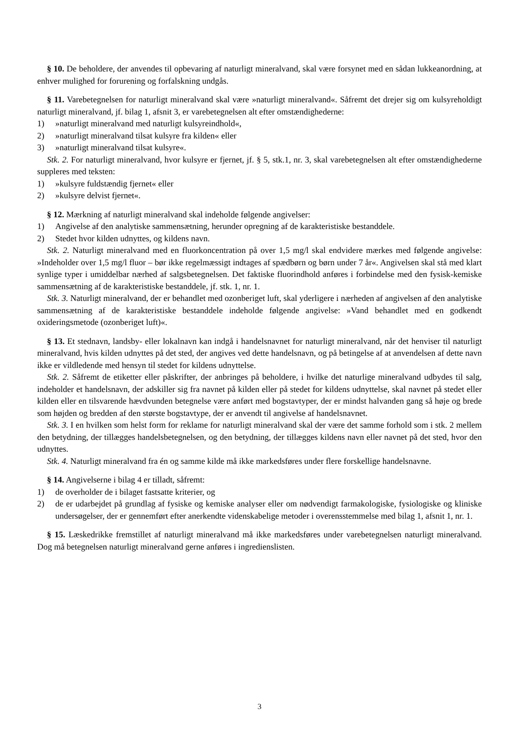§ 10. De beholdere, der anvendes til opbevaring af naturligt mineralvand, skal være forsynet med en sådan lukkeanordning, at enhver mulighed for forurening og forfalskning undgås.
§ 11. Varebetegnelsen for naturligt mineralvand skal være »naturligt mineralvand«. Såfremt det drejer sig om kulsyreholdigt naturligt mineralvand, jf. bilag 1, afsnit 3, er varebetegnelsen alt efter omstændighederne:
1) »naturligt mineralvand med naturligt kulsyreindhold«,
2) »naturligt mineralvand tilsat kulsyre fra kilden« eller
3) »naturligt mineralvand tilsat kulsyre«.
Stk. 2. For naturligt mineralvand, hvor kulsyre er fjernet, jf. § 5, stk.1, nr. 3, skal varebetegnelsen alt efter omstændighederne suppleres med teksten:
1) »kulsyre fuldstændig fjernet« eller
2) »kulsyre delvist fjernet«.
§ 12. Mærkning af naturligt mineralvand skal indeholde følgende angivelser:
1) Angivelse af den analytiske sammensætning, herunder opregning af de karakteristiske bestanddele.
2) Stedet hvor kilden udnyttes, og kildens navn.
Stk. 2. Naturligt mineralvand med en fluorkoncentration på over 1,5 mg/l skal endvidere mærkes med følgende angivelse: »Indeholder over 1,5 mg/l fluor – bør ikke regelmæssigt indtages af spædbørn og børn under 7 år«. Angivelsen skal stå med klart synlige typer i umiddelbar nærhed af salgsbetegnelsen. Det faktiske fluorindhold anføres i forbindelse med den fysisk-kemiske sammensætning af de karakteristiske bestanddele, jf. stk. 1, nr. 1.
Stk. 3. Naturligt mineralvand, der er behandlet med ozonberiget luft, skal yderligere i nærheden af angivelsen af den analytiske sammensætning af de karakteristiske bestanddele indeholde følgende angivelse: »Vand behandlet med en godkendt oxideringsmetode (ozonberiget luft)«.
§ 13. Et stednavn, landsby- eller lokalnavn kan indgå i handelsnavnet for naturligt mineralvand, når det henviser til naturligt mineralvand, hvis kilden udnyttes på det sted, der angives ved dette handelsnavn, og på betingelse af at anvendelsen af dette navn ikke er vildledende med hensyn til stedet for kildens udnyttelse.
Stk. 2. Såfremt de etiketter eller påskrifter, der anbringes på beholdere, i hvilke det naturlige mineralvand udbydes til salg, indeholder et handelsnavn, der adskiller sig fra navnet på kilden eller på stedet for kildens udnyttelse, skal navnet på stedet eller kilden eller en tilsvarende hævdvunden betegnelse være anført med bogstavtyper, der er mindst halvanden gang så høje og brede som højden og bredden af den største bogstavtype, der er anvendt til angivelse af handelsnavnet.
Stk. 3. I en hvilken som helst form for reklame for naturligt mineralvand skal der være det samme forhold som i stk. 2 mellem den betydning, der tillægges handelsbetegnelsen, og den betydning, der tillægges kildens navn eller navnet på det sted, hvor den udnyttes.
Stk. 4. Naturligt mineralvand fra én og samme kilde må ikke markedsføres under flere forskellige handelsnavne.
§ 14. Angivelserne i bilag 4 er tilladt, såfremt:
1) de overholder de i bilaget fastsatte kriterier, og
2) de er udarbejdet på grundlag af fysiske og kemiske analyser eller om nødvendigt farmakologiske, fysiologiske og kliniske undersøgelser, der er gennemført efter anerkendte videnskabelige metoder i overensstemmelse med bilag 1, afsnit 1, nr. 1.
§ 15. Læskedrikke fremstillet af naturligt mineralvand må ikke markedsføres under varebetegnelsen naturligt mineralvand. Dog må betegnelsen naturligt mineralvand gerne anføres i ingredienslisten.
3